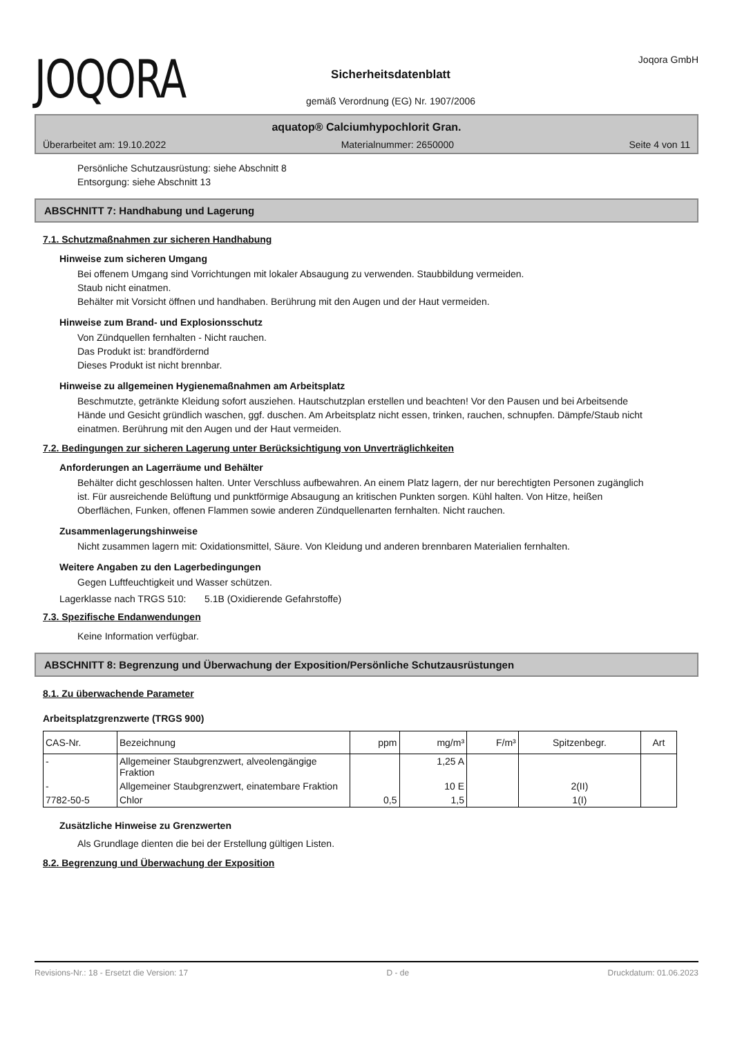JOQORA
Sicherheitsdatenblatt
gemäß Verordnung (EG) Nr. 1907/2006
Joqora GmbH
aquatop® Calciumhypochlorit Gran.
Überarbeitet am: 19.10.2022 Materialnummer: 2650000 Seite 4 von 11
Persönliche Schutzausrüstung: siehe Abschnitt 8
Entsorgung: siehe Abschnitt 13
ABSCHNITT 7: Handhabung und Lagerung
7.1. Schutzmaßnahmen zur sicheren Handhabung
Hinweise zum sicheren Umgang
Bei offenem Umgang sind Vorrichtungen mit lokaler Absaugung zu verwenden. Staubbildung vermeiden.
Staub nicht einatmen.
Behälter mit Vorsicht öffnen und handhaben. Berührung mit den Augen und der Haut vermeiden.
Hinweise zum Brand- und Explosionsschutz
Von Zündquellen fernhalten - Nicht rauchen.
Das Produkt ist: brandfördernd
Dieses Produkt ist nicht brennbar.
Hinweise zu allgemeinen Hygienemaßnahmen am Arbeitsplatz
Beschmutzte, getränkte Kleidung sofort ausziehen. Hautschutzplan erstellen und beachten! Vor den Pausen und bei Arbeitsende Hände und Gesicht gründlich waschen, ggf. duschen. Am Arbeitsplatz nicht essen, trinken, rauchen, schnupfen. Dämpfe/Staub nicht einatmen. Berührung mit den Augen und der Haut vermeiden.
7.2. Bedingungen zur sicheren Lagerung unter Berücksichtigung von Unverträglichkeiten
Anforderungen an Lagerräume und Behälter
Behälter dicht geschlossen halten. Unter Verschluss aufbewahren. An einem Platz lagern, der nur berechtigten Personen zugänglich ist. Für ausreichende Belüftung und punktförmige Absaugung an kritischen Punkten sorgen. Kühl halten. Von Hitze, heißen Oberflächen, Funken, offenen Flammen sowie anderen Zündquellenarten fernhalten. Nicht rauchen.
Zusammenlagerungshinweise
Nicht zusammen lagern mit: Oxidationsmittel, Säure. Von Kleidung und anderen brennbaren Materialien fernhalten.
Weitere Angaben zu den Lagerbedingungen
Gegen Luftfeuchtigkeit und Wasser schützen.
Lagerklasse nach TRGS 510: 5.1B (Oxidierende Gefahrstoffe)
7.3. Spezifische Endanwendungen
Keine Information verfügbar.
ABSCHNITT 8: Begrenzung und Überwachung der Exposition/Persönliche Schutzausrüstungen
8.1. Zu überwachende Parameter
Arbeitsplatzgrenzwerte (TRGS 900)
| CAS-Nr. | Bezeichnung | ppm | mg/m³ | F/m³ | Spitzenbegr. | Art |
| --- | --- | --- | --- | --- | --- | --- |
| - | Allgemeiner Staubgrenzwert, alveolengängige Fraktion | | 1,25 A | | | |
| - | Allgemeiner Staubgrenzwert, einatembare Fraktion | | 10 E | | 2(II) | |
| 7782-50-5 | Chlor | 0,5 | 1,5 | | 1(I) | |
Zusätzliche Hinweise zu Grenzwerten
Als Grundlage dienten die bei der Erstellung gültigen Listen.
8.2. Begrenzung und Überwachung der Exposition
Revisions-Nr.: 18 - Ersetzt die Version: 17 D - de Druckdatum: 01.06.2023